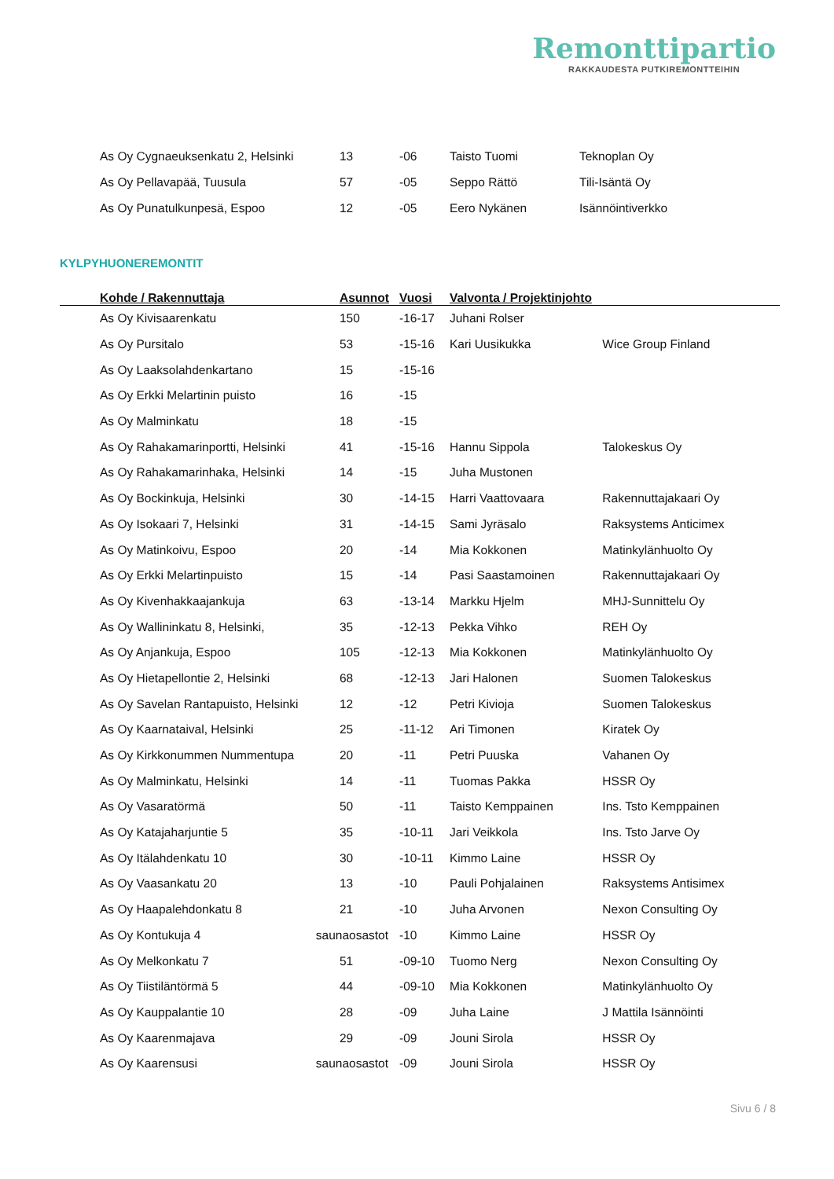Remonttipartio
RAKKAUDESTA PUTKIREMONTTEIHIN
| As Oy Cygnaeuksenkatu 2, Helsinki | 13 | -06 | Taisto Tuomi | Teknoplan Oy |
| As Oy Pellavapää, Tuusula | 57 | -05 | Seppo Rättö | Tili-Isäntä Oy |
| As Oy Punatulkunpesä, Espoo | 12 | -05 | Eero Nykänen | Isännöintiverkko |
KYLPYHUONEREMONTIT
| Kohde / Rakennuttaja | Asunnot | Vuosi | Valvonta / Projektinjohto | |
| --- | --- | --- | --- | --- |
| As Oy Kivisaarenkatu | 150 | -16-17 | Juhani Rolser | |
| As Oy Pursitalo | 53 | -15-16 | Kari Uusikukka | Wice Group Finland |
| As Oy Laaksolahdenkartano | 15 | -15-16 | | |
| As Oy Erkki Melartinin puisto | 16 | -15 | | |
| As Oy Malminkatu | 18 | -15 | | |
| As Oy Rahakamarinportti, Helsinki | 41 | -15-16 | Hannu Sippola | Talokeskus Oy |
| As Oy Rahakamarinhaka, Helsinki | 14 | -15 | Juha Mustonen | |
| As Oy Bockinkuja, Helsinki | 30 | -14-15 | Harri Vaattovaara | Rakennuttajakaari Oy |
| As Oy Isokaari 7, Helsinki | 31 | -14-15 | Sami Jyräsalo | Raksystems Anticimex |
| As Oy Matinkoivu, Espoo | 20 | -14 | Mia Kokkonen | Matinkylänhuolto Oy |
| As Oy Erkki Melartinpuisto | 15 | -14 | Pasi Saastamoinen | Rakennuttajakaari Oy |
| As Oy Kivenhakkaajankuja | 63 | -13-14 | Markku Hjelm | MHJ-Sunnittelu Oy |
| As Oy Wallininkatu 8, Helsinki, | 35 | -12-13 | Pekka Vihko | REH Oy |
| As Oy Anjankuja, Espoo | 105 | -12-13 | Mia Kokkonen | Matinkylänhuolto Oy |
| As Oy Hietapellontie 2, Helsinki | 68 | -12-13 | Jari Halonen | Suomen Talokeskus |
| As Oy Savelan Rantapuisto, Helsinki | 12 | -12 | Petri Kivioja | Suomen Talokeskus |
| As Oy Kaarnataival, Helsinki | 25 | -11-12 | Ari Timonen | Kiratek Oy |
| As Oy Kirkkonummen Nummentupa | 20 | -11 | Petri Puuska | Vahanen Oy |
| As Oy Malminkatu, Helsinki | 14 | -11 | Tuomas Pakka | HSSR Oy |
| As Oy Vasaratörmä | 50 | -11 | Taisto Kemppainen | Ins. Tsto Kemppainen |
| As Oy Katajaharjuntie 5 | 35 | -10-11 | Jari Veikkola | Ins. Tsto Jarve Oy |
| As Oy Itälahdenkatu 10 | 30 | -10-11 | Kimmo Laine | HSSR Oy |
| As Oy Vaasankatu 20 | 13 | -10 | Pauli Pohjalainen | Raksystems Antisimex |
| As Oy Haapalehdonkatu 8 | 21 | -10 | Juha Arvonen | Nexon Consulting Oy |
| As Oy Kontukuja 4 saunaosastot | | -10 | Kimmo Laine | HSSR Oy |
| As Oy Melkonkatu 7 | 51 | -09-10 | Tuomo Nerg | Nexon Consulting Oy |
| As Oy Tiistiläntörmä 5 | 44 | -09-10 | Mia Kokkonen | Matinkylänhuolto Oy |
| As Oy Kauppalantie 10 | 28 | -09 | Juha Laine | J Mattila Isännöinti |
| As Oy Kaarenmajava | 29 | -09 | Jouni Sirola | HSSR Oy |
| As Oy Kaarensusi saunaosastot | | -09 | Jouni Sirola | HSSR Oy |
Sivu 6 / 8